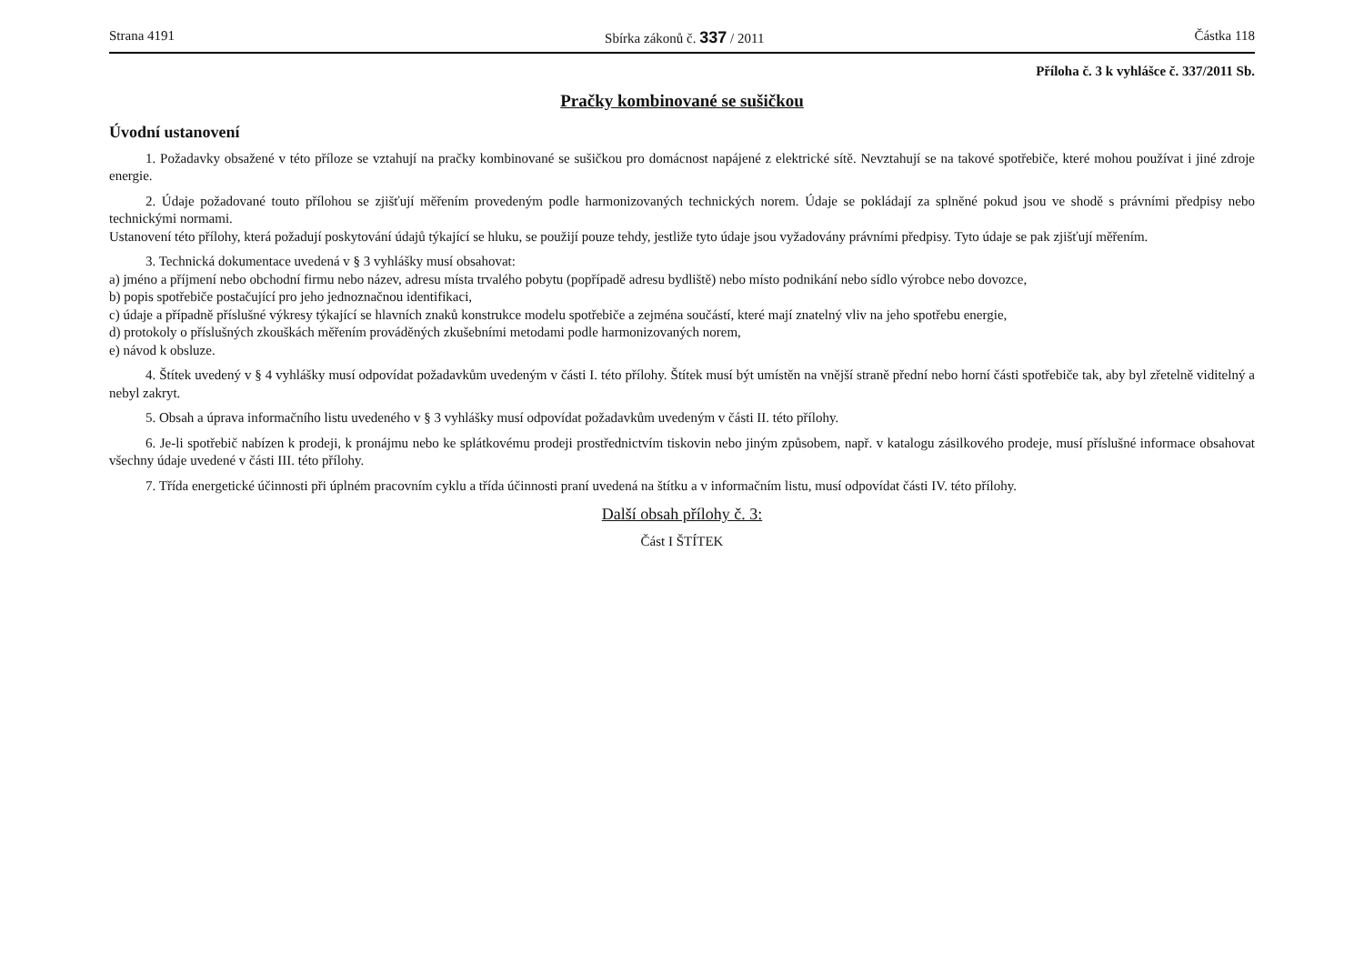Strana 4191 Sbírka zákonů č. 337 / 2011 Částka 118
Příloha č. 3 k vyhlášce č. 337/2011 Sb.
Pračky kombinované se sušičkou
Úvodní ustanovení
1. Požadavky obsažené v této příloze se vztahují na pračky kombinované se sušičkou pro domácnost napájené z elektrické sítě. Nevztahují se na takové spotřebiče, které mohou používat i jiné zdroje energie.
2. Údaje požadované touto přílohou se zjišťují měřením provedeným podle harmonizovaných technických norem. Údaje se pokládají za splněné pokud jsou ve shodě s právními předpisy nebo technickými normami.
Ustanovení této přílohy, která požadují poskytování údajů týkající se hluku, se použijí pouze tehdy, jestliže tyto údaje jsou vyžadovány právními předpisy. Tyto údaje se pak zjišťují měřením.
3. Technická dokumentace uvedená v § 3 vyhlášky musí obsahovat:
a) jméno a příjmení nebo obchodní firmu nebo název, adresu místa trvalého pobytu (popřípadě adresu bydliště) nebo místo podnikání nebo sídlo výrobce nebo dovozce,
b) popis spotřebiče postačující pro jeho jednoznačnou identifikaci,
c) údaje a případně příslušné výkresy týkající se hlavních znaků konstrukce modelu spotřebiče a zejména součástí, které mají znatelný vliv na jeho spotřebu energie,
d) protokoly o příslušných zkouškách měřením prováděných zkušebními metodami podle harmonizovaných norem,
e) návod k obsluze.
4. Štítek uvedený v § 4 vyhlášky musí odpovídat požadavkům uvedeným v části I. této přílohy. Štítek musí být umístěn na vnější straně přední nebo horní části spotřebiče tak, aby byl zřetelně viditelný a nebyl zakryt.
5. Obsah a úprava informačního listu uvedeného v § 3 vyhlášky musí odpovídat požadavkům uvedeným v části II. této přílohy.
6. Je-li spotřebič nabízen k prodeji, k pronájmu nebo ke splátkovému prodeji prostřednictvím tiskovin nebo jiným způsobem, např. v katalogu zásilkového prodeje, musí příslušné informace obsahovat všechny údaje uvedené v části III. této přílohy.
7. Třída energetické účinnosti při úplném pracovním cyklu a třída účinnosti praní uvedená na štítku a v informačním listu, musí odpovídat části IV. této přílohy.
Další obsah přílohy č. 3:
Část I ŠTÍTEK